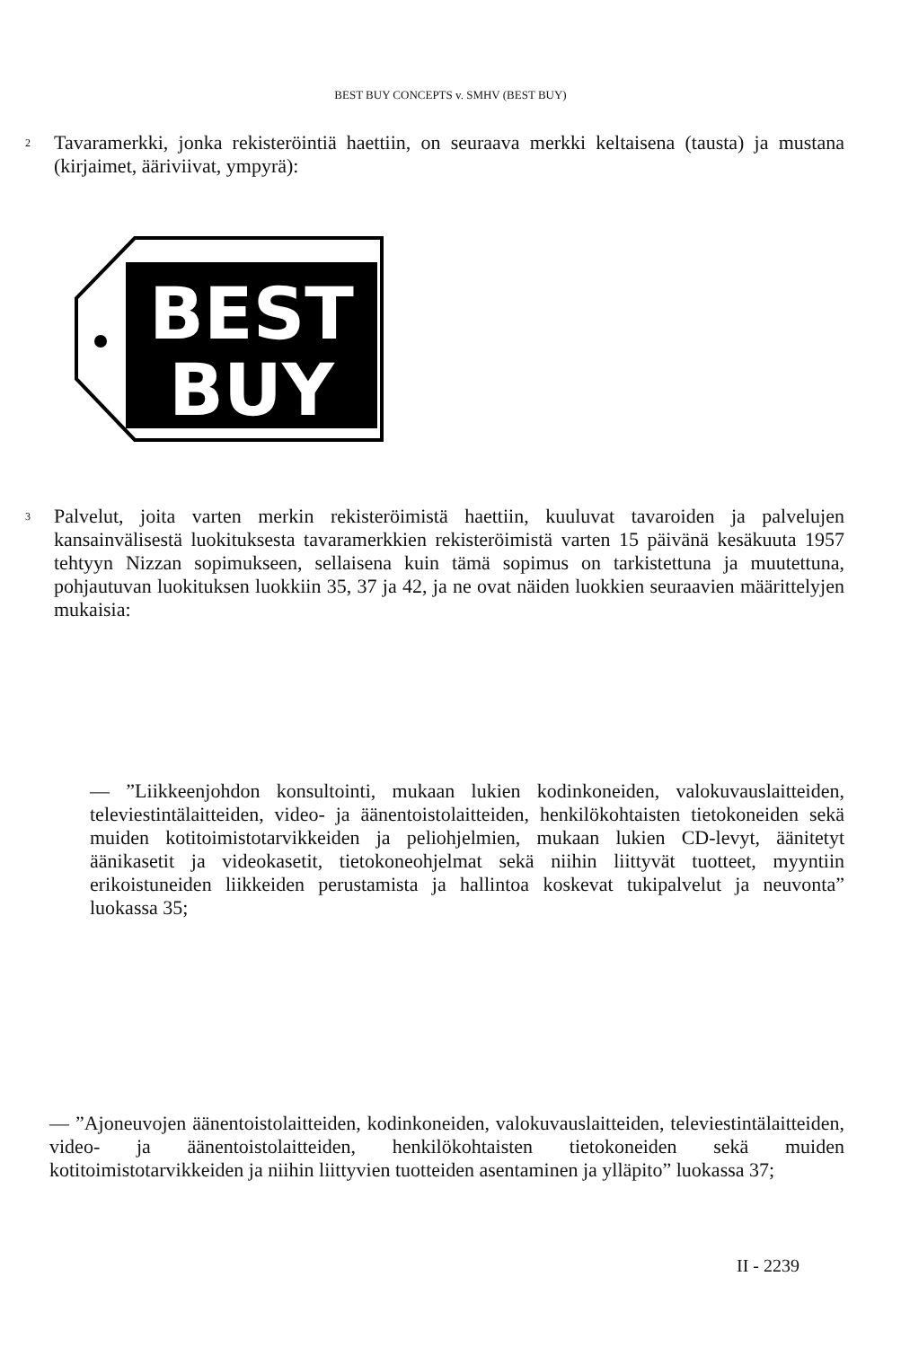BEST BUY CONCEPTS v. SMHV (BEST BUY)
2 Tavaramerkki, jonka rekisteröintiä haettiin, on seuraava merkki keltaisena (tausta) ja mustana (kirjaimet, ääriviivat, ympyrä):
BEST
BUY
3 Palvelut, joita varten merkin rekisteröimistä haettiin, kuuluvat tavaroiden ja palvelujen kansainvälisestä luokituksesta tavaramerkkien rekisteröimistä varten 15 päivänä kesäkuuta 1957 tehtyyn Nizzan sopimukseen, sellaisena kuin tämä sopimus on tarkistettuna ja muutettuna, pohjautuvan luokituksen luokkiin 35, 37 ja 42, ja ne ovat näiden luokkien seuraavien määrittelyjen mukaisia:
— ”Liikkeenjohdon konsultointi, mukaan lukien kodinkoneiden, valokuvauslaitteiden, televiestintälaitteiden, video- ja äänentoistolaitteiden, henkilökohtaisten tietokoneiden sekä muiden kotitoimistotarvikkeiden ja peliohjelmien, mukaan lukien CD-levyt, äänitetyt äänikasetit ja videokasetit, tietokoneohjelmat sekä niihin liittyvät tuotteet, myyntiin erikoistuneiden liikkeiden perustamista ja hallintoa koskevat tukipalvelut ja neuvonta” luokassa 35;
— ”Ajoneuvojen äänentoistolaitteiden, kodinkoneiden, valokuvauslaitteiden, televiestintälaitteiden, video- ja äänentoistolaitteiden, henkilökohtaisten tietokoneiden sekä muiden kotitoimistotarvikkeiden ja niihin liittyvien tuotteiden asentaminen ja ylläpito” luokassa 37;
II - 2239